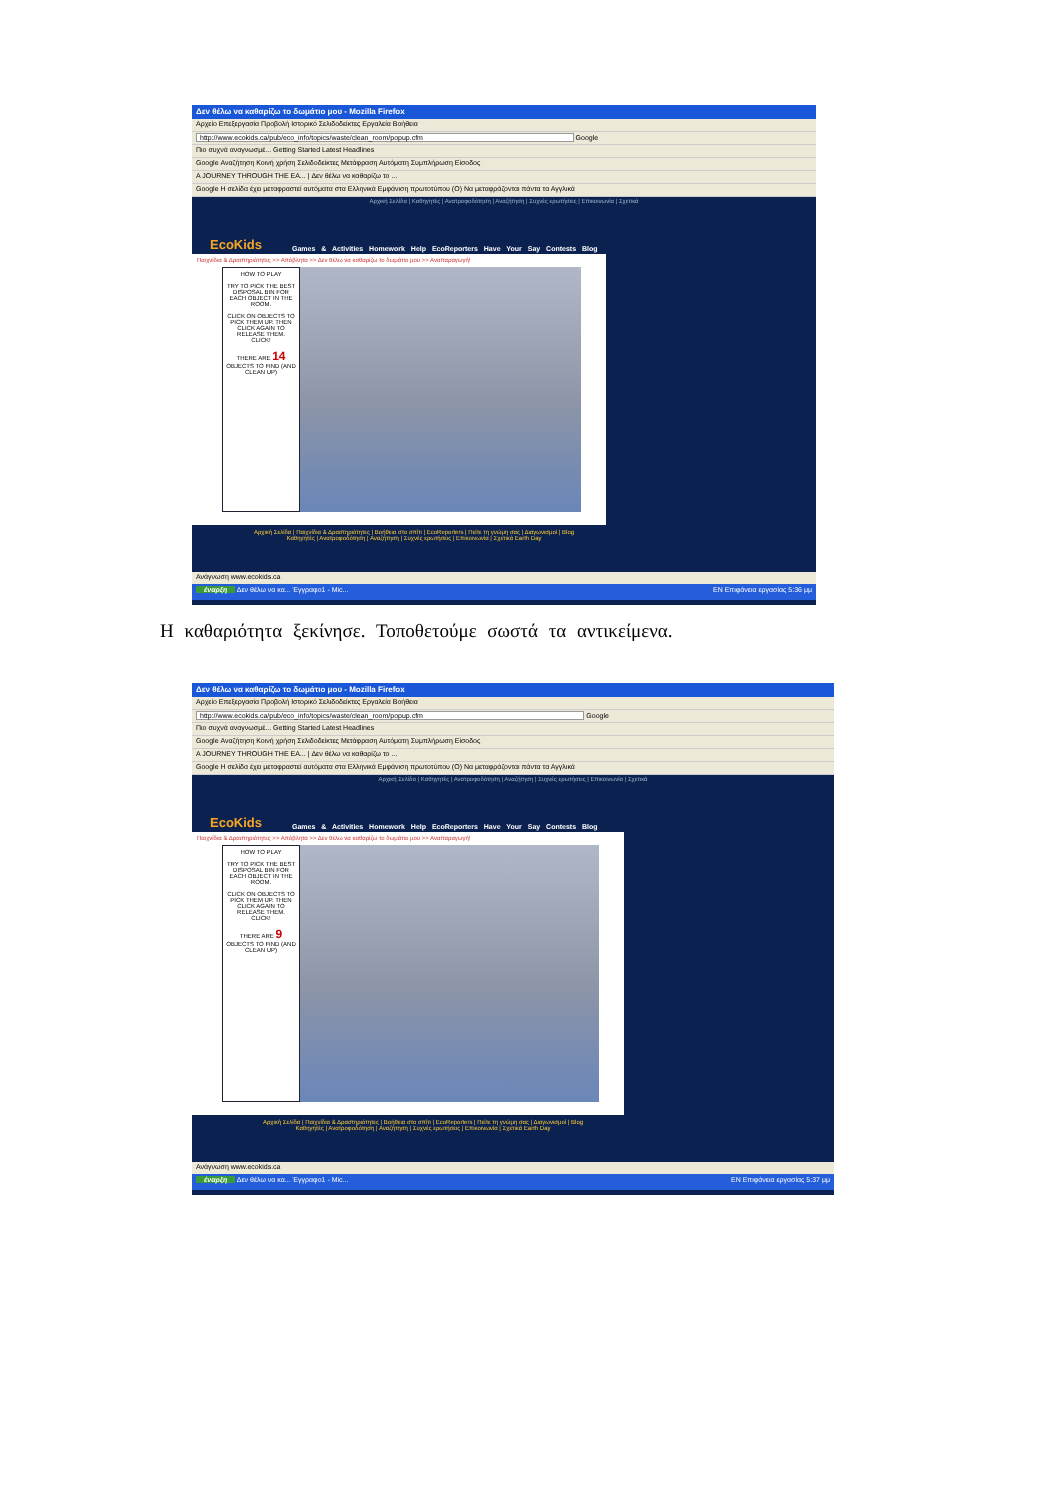Δεν θέλω να καθαρίζω το δωμάτιο μου - Mozilla Firefox
Αρχείο Επεξεργασία Προβολή Ιστορικό Σελιδοδείκτες Εργαλεία Βοήθεια
http://www.ecokids.ca/pub/eco_info/topics/waste/clean_room/popup.cfm Google
Πιο συχνά αναγνωσμέ... Getting Started Latest Headlines
Google Αναζήτηση Κοινή χρήση Σελιδοδείκτες Μετάφραση Αυτόματη Συμπλήρωση Είσοδος
A JOURNEY THROUGH THE EA... | Δεν θέλω να καθαρίζω το ...
Google Η σελίδα έχει μεταφραστεί αυτόματα στα Ελληνικά Εμφάνιση πρωτοτύπου (O) Να μεταφράζονται πάντα τα Αγγλικά
Αρχική Σελίδα | Καθηγητές | Ανατροφοδότηση | Αναζήτηση | Συχνές ερωτήσεις | Επικοινωνία | Σχετικά
EcoKids
Games & Activities Homework Help EcoReporters Have Your Say Contests Blog
Παιχνίδια & Δραστηριότητες >> Απόβλητα >> Δεν θέλω να καθαρίζω το δωμάτιο μου >> Αναπαραγωγή!
HOW TO PLAY
TRY TO PICK THE BEST DISPOSAL BIN FOR EACH OBJECT IN THE ROOM.
CLICK ON OBJECTS TO PICK THEM UP. THEN CLICK AGAIN TO RELEASE THEM.
CLICK!
THERE ARE 14 OBJECTS TO FIND (AND CLEAN UP)
Αρχική Σελίδα | Παιχνίδια & Δραστηριότητες | Βοήθεια στο σπίτι | EcoReporters | Πείτε τη γνώμη σας | Διαγωνισμοί | Blog
Καθηγητές | Ανατροφοδότηση | Αναζήτηση | Συχνές ερωτήσεις | Επικοινωνία | Σχετικά Earth Day
Ανάγνωση www.ecokids.ca
έναρξη Δεν θέλω να κα... Έγγραφο1 - Mic... EN Επιφάνεια εργασίας 5:36 μμ
Η καθαριότητα ξεκίνησε. Τοποθετούμε σωστά τα αντικείμενα.
Δεν θέλω να καθαρίζω το δωμάτιο μου - Mozilla Firefox
Αρχείο Επεξεργασία Προβολή Ιστορικό Σελιδοδείκτες Εργαλεία Βοήθεια
http://www.ecokids.ca/pub/eco_info/topics/waste/clean_room/popup.cfm Google
Πιο συχνά αναγνωσμέ... Getting Started Latest Headlines
Google Αναζήτηση Κοινή χρήση Σελιδοδείκτες Μετάφραση Αυτόματη Συμπλήρωση Είσοδος
A JOURNEY THROUGH THE EA... | Δεν θέλω να καθαρίζω το ...
Google Η σελίδα έχει μεταφραστεί αυτόματα στα Ελληνικά Εμφάνιση πρωτοτύπου (O) Να μεταφράζονται πάντα τα Αγγλικά
Αρχική Σελίδα | Καθηγητές | Ανατροφοδότηση | Αναζήτηση | Συχνές ερωτήσεις | Επικοινωνία | Σχετικά
EcoKids
Games & Activities Homework Help EcoReporters Have Your Say Contests Blog
Παιχνίδια & Δραστηριότητες >> Απόβλητα >> Δεν θέλω να καθαρίζω το δωμάτιο μου >> Αναπαραγωγή!
HOW TO PLAY
TRY TO PICK THE BEST DISPOSAL BIN FOR EACH OBJECT IN THE ROOM.
CLICK ON OBJECTS TO PICK THEM UP. THEN CLICK AGAIN TO RELEASE THEM.
CLICK!
THERE ARE 9 OBJECTS TO FIND (AND CLEAN UP)
Αρχική Σελίδα | Παιχνίδια & Δραστηριότητες | Βοήθεια στο σπίτι | EcoReporters | Πείτε τη γνώμη σας | Διαγωνισμοί | Blog
Καθηγητές | Ανατροφοδότηση | Αναζήτηση | Συχνές ερωτήσεις | Επικοινωνία | Σχετικά Earth Day
Ανάγνωση www.ecokids.ca
έναρξη Δεν θέλω να κα... Έγγραφο1 - Mic... EN Επιφάνεια εργασίας 5:37 μμ